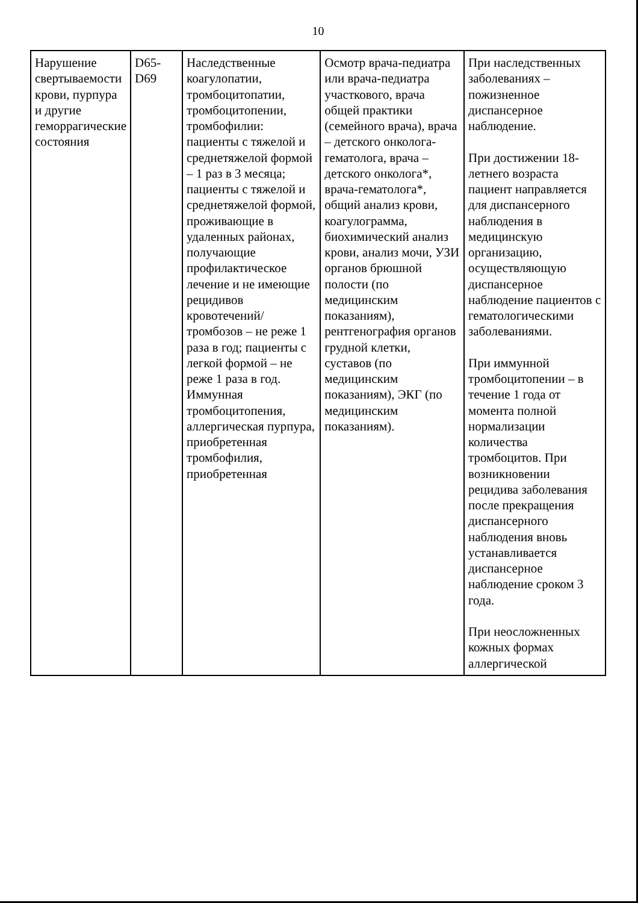10
| Нарушение свертываемости крови, пурпура и другие геморрагические состояния | D65-D69 | Наследственные коагулопатии, тромбоцитопатии, тромбоцитопении, тромбофилии: пациенты с тяжелой и среднетяжелой формой – 1 раз в 3 месяца; пациенты с тяжелой и среднетяжелой формой, проживающие в удаленных районах, получающие профилактическое лечение и не имеющие рецидивов кровотечений/тромбозов – не реже 1 раза в год; пациенты с легкой формой – не реже 1 раза в год. Иммунная тромбоцитопения, аллергическая пурпура, приобретенная тромбофилия, приобретенная | Осмотр врача-педиатра или врача-педиатра участкового, врача общей практики (семейного врача), врача – детского онколога-гематолога, врача – детского онколога*, врача-гематолога*, общий анализ крови, коагулограмма, биохимический анализ крови, анализ мочи, УЗИ органов брюшной полости (по медицинским показаниям), рентгенография органов грудной клетки, суставов (по медицинским показаниям), ЭКГ (по медицинским показаниям). | При наследственных заболеваниях – пожизненное диспансерное наблюдение. При достижении 18-летнего возраста пациент направляется для диспансерного наблюдения в медицинскую организацию, осуществляющую диспансерное наблюдение пациентов с гематологическими заболеваниями. При иммунной тромбоцитопении – в течение 1 года от момента полной нормализации количества тромбоцитов. При возникновении рецидива заболевания после прекращения диспансерного наблюдения вновь устанавливается диспансерное наблюдение сроком 3 года. При неосложненных кожных формах аллергической |